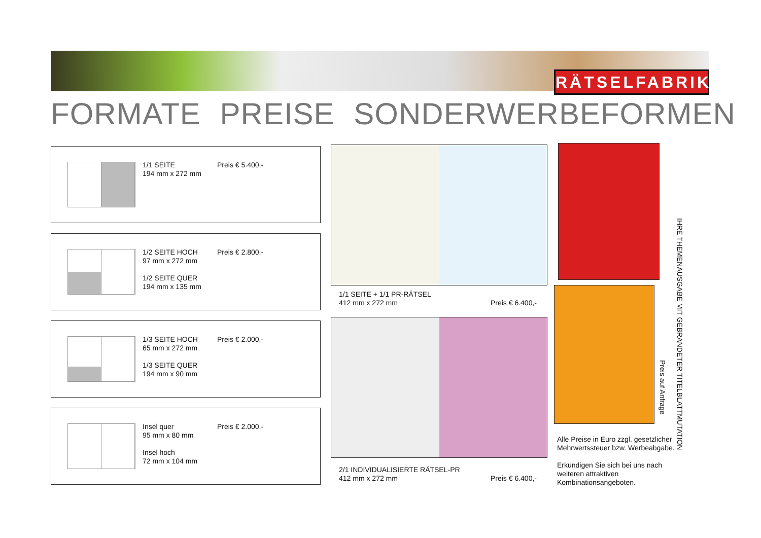RÄTSELFABRIK
FORMATE PREISE SONDERWERBEFORMEN
1/1 SEITE
194 mm x 272 mm
Preis € 5.400,-
1/2 SEITE HOCH
97 mm x 272 mm
1/2 SEITE QUER
194 mm x 135 mm
Preis € 2.800,-
1/3 SEITE HOCH
65 mm x 272 mm
1/3 SEITE QUER
194 mm x 90 mm
Preis € 2.000,-
Insel quer
95 mm x 80 mm
Insel hoch
72 mm x 104 mm
Preis € 2.000,-
1/1 SEITE + 1/1 PR-RÄTSEL
412 mm x 272 mm Preis € 6.400,-
2/1 INDIVIDUALISIERTE RÄTSEL-PR
412 mm x 272 mm Preis € 6.400,-
IHRE THEMENAUSGABE MIT GEBRANDETER TITELBLATTMUTATION
Preis auf Anfrage
Alle Preise in Euro zzgl. gesetzlicher Mehrwertssteuer bzw. Werbeabgabe.
Erkundigen Sie sich bei uns nach weiteren attraktiven Kombinationsangeboten.